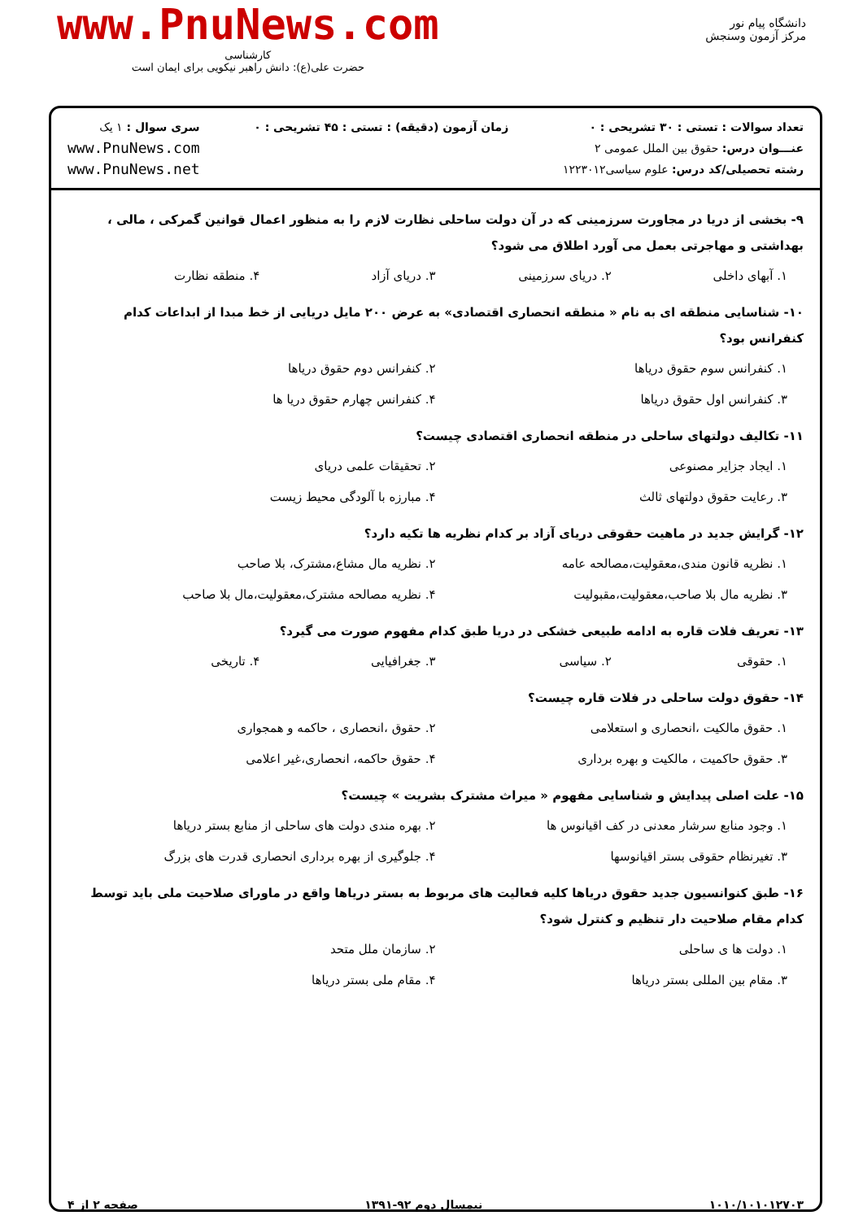www.PnuNews.com
کارشناسی
حضرت علی(ع): دانش راهبر نیکویی برای ایمان است
دانشگاه پیام نور
مرکز آزمون وسنجش
تعداد سوالات : تستی : ۳۰ تشریحی : ۰
عنـــوان درس: حقوق بین الملل عمومی ۲
رشته تحصیلی/کد درس: علوم سیاسی۱۲۲۳۰۱۲
زمان آزمون (دقیقه) : تستی : ۴۵ تشریحی : ۰
سری سوال : ۱ یک
www.PnuNews.com
www.PnuNews.net
۹- بخشی از دریا در مجاورت سرزمینی که در آن دولت ساحلی نظارت لازم را به منظور اعمال قوانین گمرکی ، مالی ، بهداشتی و مهاجرتی بعمل می آورد اطلاق می شود؟
۱. آبهای داخلی
۲. دریای سرزمینی
۳. دریای آزاد
۴. منطقه نظارت
۱۰- شناسایی منطقه ای به نام « منطقه انحصاری اقتصادی» به عرض ۲۰۰ مایل دریایی از خط مبدا از ابداعات کدام کنفرانس بود؟
۱. کنفرانس سوم حقوق دریاها
۲. کنفرانس دوم حقوق دریاها
۳. کنفرانس اول حقوق دریاها
۴. کنفرانس چهارم حقوق دریا ها
۱۱- تکالیف دولتهای ساحلی در منطقه انحصاری اقتصادی چیست؟
۱. ایجاد جزایر مصنوعی
۲. تحقیقات علمی دریای
۳. رعایت حقوق دولتهای ثالث
۴. مبارزه با آلودگی محیط زیست
۱۲- گرایش جدید در ماهیت حقوقی دریای آزاد بر کدام نظریه ها تکیه دارد؟
۱. نظریه قانون مندی،معقولیت،مصالحه عامه
۲. نظریه مال مشاع،مشترک، بلا صاحب
۳. نظریه مال بلا صاحب،معقولیت،مقبولیت
۴. نظریه مصالحه مشترک،معقولیت،مال بلا صاحب
۱۳- تعریف فلات قاره به ادامه طبیعی خشکی در دریا طبق کدام مفهوم صورت می گیرد؟
۱. حقوقی
۲. سیاسی
۳. جغرافیایی
۴. تاریخی
۱۴- حقوق دولت ساحلی در فلات قاره چیست؟
۱. حقوق مالکیت ،انحصاری و استعلامی
۲. حقوق ،انحصاری ، حاکمه و همجواری
۳. حقوق حاکمیت ، مالکیت و بهره برداری
۴. حقوق حاکمه، انحصاری،غیر اعلامی
۱۵- علت اصلی پیدایش و شناسایی مفهوم « میراث مشترک بشریت » چیست؟
۱. وجود منابع سرشار معدنی در کف اقیانوس ها
۲. بهره مندی دولت های ساحلی از منابع بستر دریاها
۳. تغیرنظام حقوقی بستر اقیانوسها
۴. جلوگیری از بهره برداری انحصاری قدرت های بزرگ
۱۶- طبق کنوانسیون جدید حقوق دریاها کلیه فعالیت های مربوط به بستر دریاها واقع در ماورای صلاحیت ملی باید توسط کدام مقام صلاحیت دار تنظیم و کنترل شود؟
۱. دولت ها ی ساحلی
۲. سازمان ملل متحد
۳. مقام بین المللی بستر دریاها
۴. مقام ملی بستر دریاها
۱۰۱۰/۱۰۱۰۱۲۷۰۳ نیمسال دوم ۹۲-۱۳۹۱ صفحه ۲ از ۴